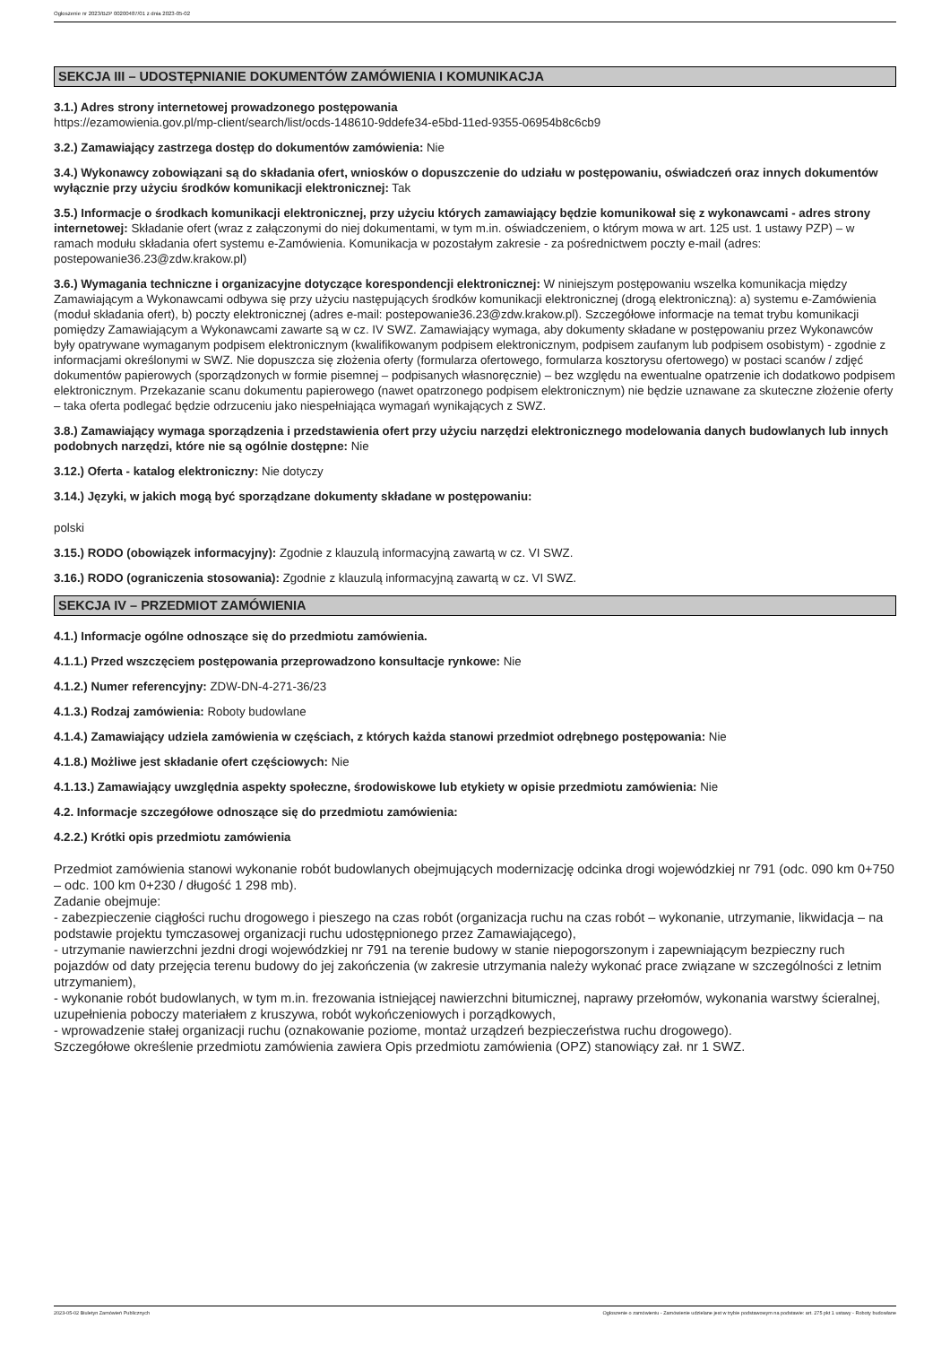Ogłoszenie nr 2023/BZP 00200487/01 z dnia 2023-05-02
SEKCJA III – UDOSTĘPNIANIE DOKUMENTÓW ZAMÓWIENIA I KOMUNIKACJA
3.1.) Adres strony internetowej prowadzonego postępowania
https://ezamowienia.gov.pl/mp-client/search/list/ocds-148610-9ddefe34-e5bd-11ed-9355-06954b8c6cb9
3.2.) Zamawiający zastrzega dostęp do dokumentów zamówienia: Nie
3.4.) Wykonawcy zobowiązani są do składania ofert, wniosków o dopuszczenie do udziału w postępowaniu, oświadczeń oraz innych dokumentów wyłącznie przy użyciu środków komunikacji elektronicznej: Tak
3.5.) Informacje o środkach komunikacji elektronicznej, przy użyciu których zamawiający będzie komunikował się z wykonawcami - adres strony internetowej: Składanie ofert (wraz z załączonymi do niej dokumentami, w tym m.in. oświadczeniem, o którym mowa w art. 125 ust. 1 ustawy PZP) – w ramach modułu składania ofert systemu e-Zamówienia. Komunikacja w pozostałym zakresie - za pośrednictwem poczty e-mail (adres: postepowanie36.23@zdw.krakow.pl)
3.6.) Wymagania techniczne i organizacyjne dotyczące korespondencji elektronicznej: W niniejszym postępowaniu wszelka komunikacja między Zamawiającym a Wykonawcami odbywa się przy użyciu następujących środków komunikacji elektronicznej (drogą elektroniczną): a) systemu e-Zamówienia (moduł składania ofert), b) poczty elektronicznej (adres e-mail: postepowanie36.23@zdw.krakow.pl). Szczegółowe informacje na temat trybu komunikacji pomiędzy Zamawiającym a Wykonawcami zawarte są w cz. IV SWZ. Zamawiający wymaga, aby dokumenty składane w postępowaniu przez Wykonawców były opatrywane wymaganym podpisem elektronicznym (kwalifikowanym podpisem elektronicznym, podpisem zaufanym lub podpisem osobistym) - zgodnie z informacjami określonymi w SWZ. Nie dopuszcza się złożenia oferty (formularza ofertowego, formularza kosztorysu ofertowego) w postaci scanów / zdjęć dokumentów papierowych (sporządzonych w formie pisemnej – podpisanych własnoręcznie) – bez względu na ewentualne opatrzenie ich dodatkowo podpisem elektronicznym. Przekazanie scanu dokumentu papierowego (nawet opatrzonego podpisem elektronicznym) nie będzie uznawane za skuteczne złożenie oferty – taka oferta podlegać będzie odrzuceniu jako niespełniająca wymagań wynikających z SWZ.
3.8.) Zamawiający wymaga sporządzenia i przedstawienia ofert przy użyciu narzędzi elektronicznego modelowania danych budowlanych lub innych podobnych narzędzi, które nie są ogólnie dostępne: Nie
3.12.) Oferta - katalog elektroniczny: Nie dotyczy
3.14.) Języki, w jakich mogą być sporządzane dokumenty składane w postępowaniu:
polski
3.15.) RODO (obowiązek informacyjny): Zgodnie z klauzulą informacyjną zawartą w cz. VI SWZ.
3.16.) RODO (ograniczenia stosowania): Zgodnie z klauzulą informacyjną zawartą w cz. VI SWZ.
SEKCJA IV – PRZEDMIOT ZAMÓWIENIA
4.1.) Informacje ogólne odnoszące się do przedmiotu zamówienia.
4.1.1.) Przed wszczęciem postępowania przeprowadzono konsultacje rynkowe: Nie
4.1.2.) Numer referencyjny: ZDW-DN-4-271-36/23
4.1.3.) Rodzaj zamówienia: Roboty budowlane
4.1.4.) Zamawiający udziela zamówienia w częściach, z których każda stanowi przedmiot odrębnego postępowania: Nie
4.1.8.) Możliwe jest składanie ofert częściowych: Nie
4.1.13.) Zamawiający uwzględnia aspekty społeczne, środowiskowe lub etykiety w opisie przedmiotu zamówienia: Nie
4.2. Informacje szczegółowe odnoszące się do przedmiotu zamówienia:
4.2.2.) Krótki opis przedmiotu zamówienia
Przedmiot zamówienia stanowi wykonanie robót budowlanych obejmujących modernizację odcinka drogi wojewódzkiej nr 791 (odc. 090 km 0+750 – odc. 100 km 0+230 / długość 1 298 mb).
Zadanie obejmuje:
- zabezpieczenie ciągłości ruchu drogowego i pieszego na czas robót (organizacja ruchu na czas robót – wykonanie, utrzymanie, likwidacja – na podstawie projektu tymczasowej organizacji ruchu udostępnionego przez Zamawiającego),
- utrzymanie nawierzchni jezdni drogi wojewódzkiej nr 791 na terenie budowy w stanie niepogorszonym i zapewniającym bezpieczny ruch pojazdów od daty przejęcia terenu budowy do jej zakończenia (w zakresie utrzymania należy wykonać prace związane w szczególności z letnim utrzymaniem),
- wykonanie robót budowlanych, w tym m.in. frezowania istniejącej nawierzchni bitumicznej, naprawy przełomów, wykonania warstwy ścieralnej, uzupełnienia poboczy materiałem z kruszywa, robót wykończeniowych i porządkowych,
- wprowadzenie stałej organizacji ruchu (oznakowanie poziome, montaż urządzeń bezpieczeństwa ruchu drogowego).
Szczegółowe określenie przedmiotu zamówienia zawiera Opis przedmiotu zamówienia (OPZ) stanowiący zał. nr 1 SWZ.
2023-05-02 Biuletyn Zamówień Publicznych Ogłoszenie o zamówieniu - Zamówienie udzielane jest w trybie podstawowym na podstawie: art. 275 pkt 1 ustawy - Roboty budowlane